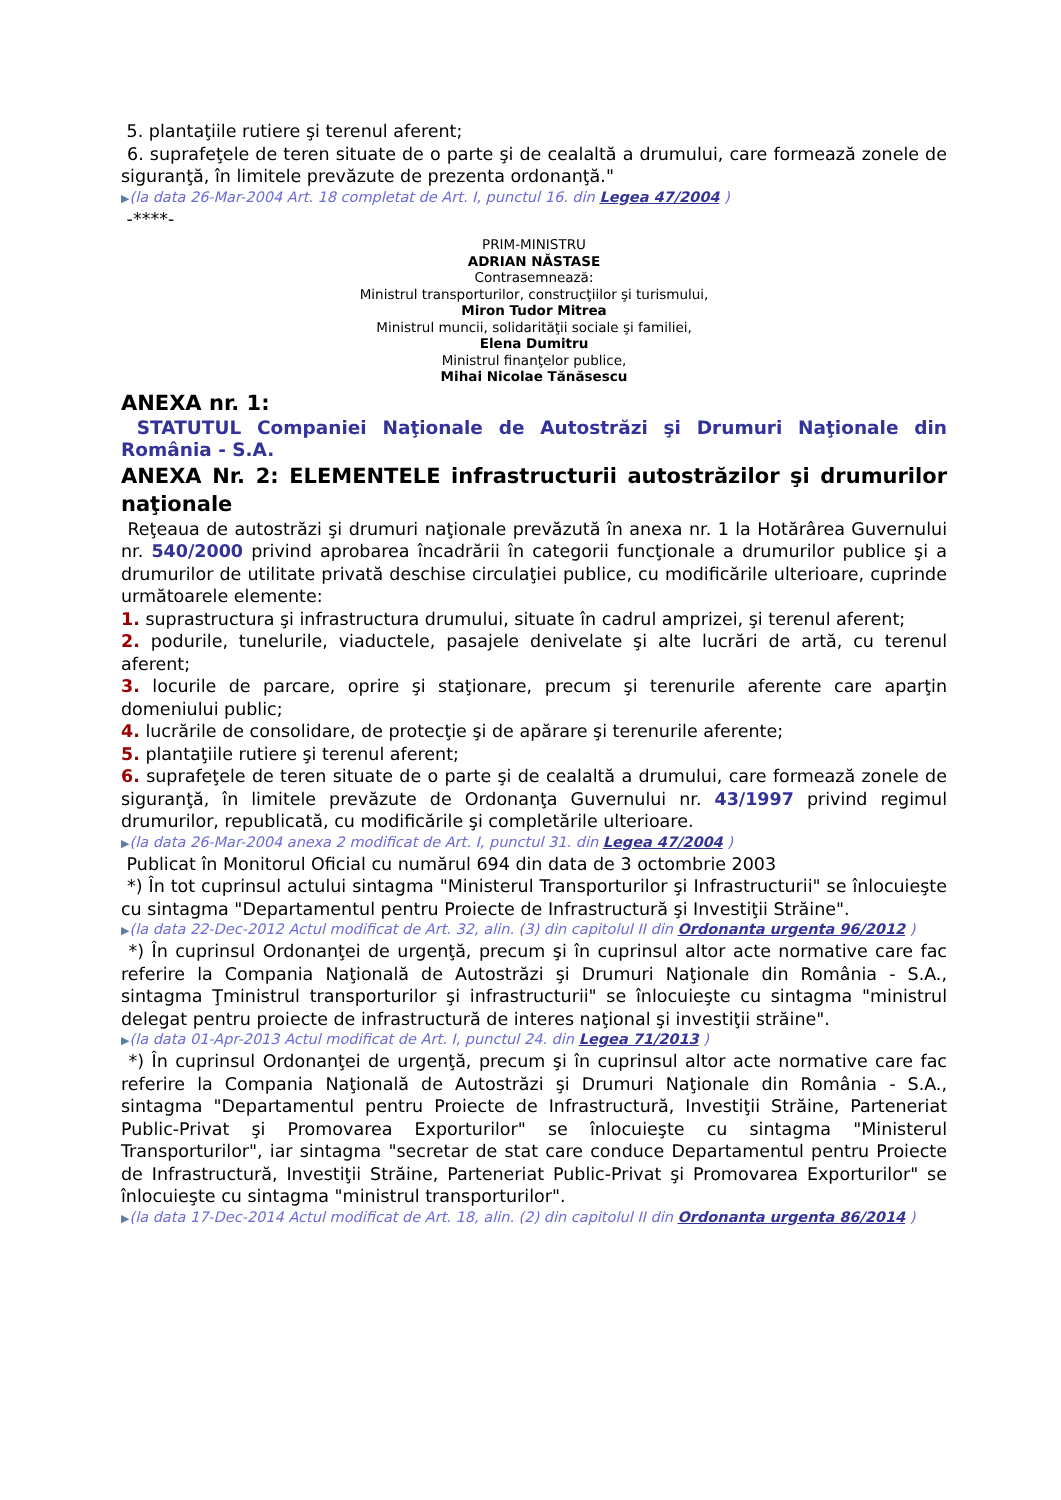5. plantaţiile rutiere şi terenul aferent;
6. suprafeţele de teren situate de o parte şi de cealaltă a drumului, care formează zonele de siguranţă, în limitele prevăzute de prezenta ordonanţă."
▶(la data 26-Mar-2004 Art. 18 completat de Art. I, punctul 16. din Legea 47/2004 )
-****-
PRIM-MINISTRU
ADRIAN NĂSTASE
Contrasemnează:
Ministrul transporturilor, construcţiilor şi turismului,
Miron Tudor Mitrea
Ministrul muncii, solidarităţii sociale şi familiei,
Elena Dumitru
Ministrul finanţelor publice,
Mihai Nicolae Tănăsescu
ANEXA nr. 1:
STATUTUL Companiei Naţionale de Autostrăzi şi Drumuri Naţionale din România - S.A.
ANEXA Nr. 2: ELEMENTELE infrastructurii autostrăzilor şi drumurilor naţionale
Reţeaua de autostrăzi şi drumuri naţionale prevăzută în anexa nr. 1 la Hotărârea Guvernului nr. 540/2000 privind aprobarea încadrării în categorii funcţionale a drumurilor publice şi a drumurilor de utilitate privată deschise circulaţiei publice, cu modificările ulterioare, cuprinde următoarele elemente:
1. suprastructura şi infrastructura drumului, situate în cadrul amprizei, şi terenul aferent;
2. podurile, tunelurile, viaductele, pasajele denivelate şi alte lucrări de artă, cu terenul aferent;
3. locurile de parcare, oprire şi staţionare, precum şi terenurile aferente care aparţin domeniului public;
4. lucrările de consolidare, de protecţie şi de apărare şi terenurile aferente;
5. plantaţiile rutiere şi terenul aferent;
6. suprafeţele de teren situate de o parte şi de cealaltă a drumului, care formează zonele de siguranţă, în limitele prevăzute de Ordonanţa Guvernului nr. 43/1997 privind regimul drumurilor, republicată, cu modificările şi completările ulterioare.
▶(la data 26-Mar-2004 anexa 2 modificat de Art. I, punctul 31. din Legea 47/2004 )
Publicat în Monitorul Oficial cu numărul 694 din data de 3 octombrie 2003
*) În tot cuprinsul actului sintagma "Ministerul Transporturilor şi Infrastructurii" se înlocuieşte cu sintagma "Departamentul pentru Proiecte de Infrastructură şi Investiţii Străine".
▶(la data 22-Dec-2012 Actul modificat de Art. 32, alin. (3) din capitolul II din Ordonanta urgenta 96/2012 )
*) În cuprinsul Ordonanţei de urgenţă, precum şi în cuprinsul altor acte normative care fac referire la Compania Naţională de Autostrăzi şi Drumuri Naţionale din România - S.A., sintagma Ţministrul transporturilor şi infrastructurii" se înlocuieşte cu sintagma "ministrul delegat pentru proiecte de infrastructură de interes naţional şi investiţii străine".
▶(la data 01-Apr-2013 Actul modificat de Art. I, punctul 24. din Legea 71/2013 )
*) În cuprinsul Ordonanţei de urgenţă, precum şi în cuprinsul altor acte normative care fac referire la Compania Naţională de Autostrăzi şi Drumuri Naţionale din România - S.A., sintagma "Departamentul pentru Proiecte de Infrastructură, Investiţii Străine, Parteneriat Public-Privat şi Promovarea Exporturilor" se înlocuieşte cu sintagma "Ministerul Transporturilor", iar sintagma "secretar de stat care conduce Departamentul pentru Proiecte de Infrastructură, Investiţii Străine, Parteneriat Public-Privat şi Promovarea Exporturilor" se înlocuieşte cu sintagma "ministrul transporturilor".
▶(la data 17-Dec-2014 Actul modificat de Art. 18, alin. (2) din capitolul II din Ordonanta urgenta 86/2014 )